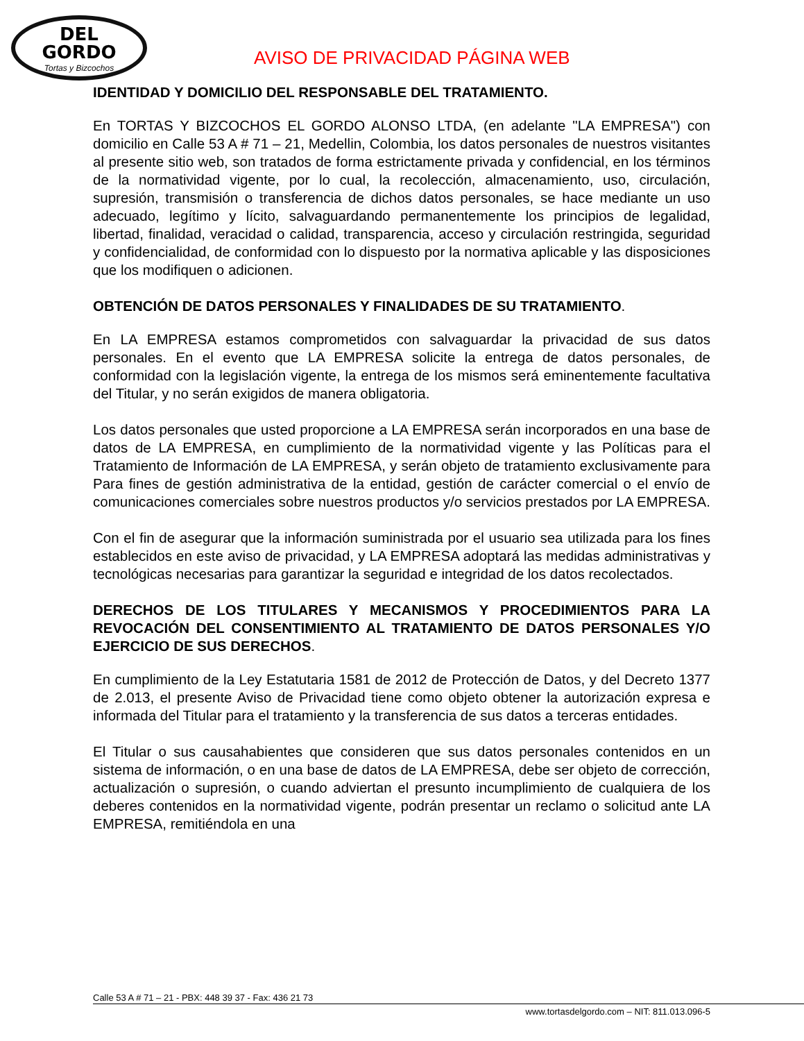DEL
GORDO
Tortas y Bizcochos
AVISO DE PRIVACIDAD PÁGINA WEB
IDENTIDAD Y DOMICILIO DEL RESPONSABLE DEL TRATAMIENTO.
En TORTAS Y BIZCOCHOS EL GORDO ALONSO LTDA, (en adelante "LA EMPRESA") con domicilio en Calle 53 A # 71 – 21, Medellin, Colombia, los datos personales de nuestros visitantes al presente sitio web, son tratados de forma estrictamente privada y confidencial, en los términos de la normatividad vigente, por lo cual, la recolección, almacenamiento, uso, circulación, supresión, transmisión o transferencia de dichos datos personales, se hace mediante un uso adecuado, legítimo y lícito, salvaguardando permanentemente los principios de legalidad, libertad, finalidad, veracidad o calidad, transparencia, acceso y circulación restringida, seguridad y confidencialidad, de conformidad con lo dispuesto por la normativa aplicable y las disposiciones que los modifiquen o adicionen.
OBTENCIÓN DE DATOS PERSONALES Y FINALIDADES DE SU TRATAMIENTO.
En LA EMPRESA estamos comprometidos con salvaguardar la privacidad de sus datos personales. En el evento que LA EMPRESA solicite la entrega de datos personales, de conformidad con la legislación vigente, la entrega de los mismos será eminentemente facultativa del Titular, y no serán exigidos de manera obligatoria.
Los datos personales que usted proporcione a LA EMPRESA serán incorporados en una base de datos de LA EMPRESA, en cumplimiento de la normatividad vigente y las Políticas para el Tratamiento de Información de LA EMPRESA, y serán objeto de tratamiento exclusivamente para Para fines de gestión administrativa de la entidad, gestión de carácter comercial o el envío de comunicaciones comerciales sobre nuestros productos y/o servicios prestados por LA EMPRESA.
Con el fin de asegurar que la información suministrada por el usuario sea utilizada para los fines establecidos en este aviso de privacidad, y LA EMPRESA adoptará las medidas administrativas y tecnológicas necesarias para garantizar la seguridad e integridad de los datos recolectados.
DERECHOS DE LOS TITULARES Y MECANISMOS Y PROCEDIMIENTOS PARA LA REVOCACIÓN DEL CONSENTIMIENTO AL TRATAMIENTO DE DATOS PERSONALES Y/O EJERCICIO DE SUS DERECHOS.
En cumplimiento de la Ley Estatutaria 1581 de 2012 de Protección de Datos, y del Decreto 1377 de 2.013, el presente Aviso de Privacidad tiene como objeto obtener la autorización expresa e informada del Titular para el tratamiento y la transferencia de sus datos a terceras entidades.
El Titular o sus causahabientes que consideren que sus datos personales contenidos en un sistema de información, o en una base de datos de LA EMPRESA, debe ser objeto de corrección, actualización o supresión, o cuando adviertan el presunto incumplimiento de cualquiera de los deberes contenidos en la normatividad vigente, podrán presentar un reclamo o solicitud ante LA EMPRESA, remitiéndola en una
Calle 53 A # 71 – 21 - PBX: 448 39 37 - Fax: 436 21 73
www.tortasdelgordo.com – NIT: 811.013.096-5